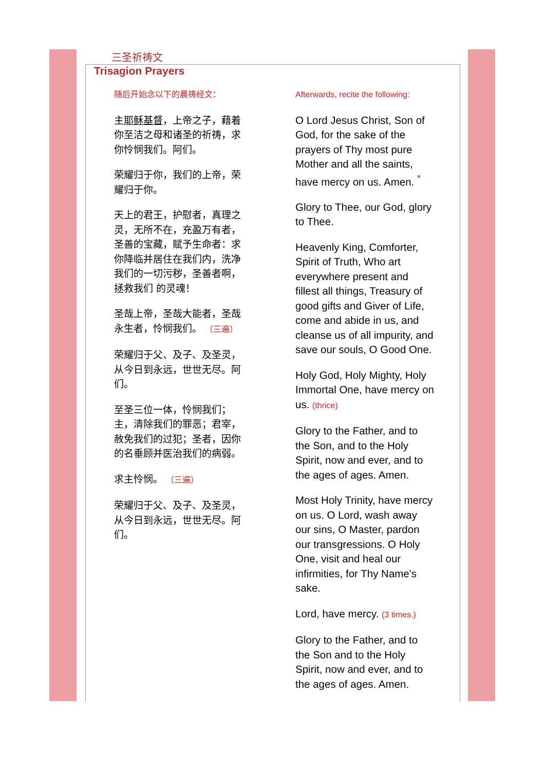三圣祈祷文
Trisagion Prayers
随后开始念以下的晨祷经文：
主耶稣基督，上帝之子，藉着你至洁之母和诸圣的祈祷，求你怜悯我们。阿们。
荣耀归于你，我们的上帝，荣耀归于你。
天上的君王，护慰者，真理之灵，无所不在，充盈万有者，圣善的宝藏，赋予生命者：求你降临并居住在我们内，洗净我们的一切污秽，圣善者啊，拯救我们 的灵魂！
圣哉上帝，圣哉大能者，圣哉永生者，怜悯我们。 （三遍）
荣耀归于父、及子、及圣灵，从今日到永远，世世无尽。阿们。
至圣三位一体，怜悯我们；主，清除我们的罪恶；君宰，赦免我们的过犯；圣者，因你的名垂顾并医治我们的病弱。
求主怜悯。 （三遍）
荣耀归于父、及子、及圣灵，从今日到永远，世世无尽。阿们。
Afterwards, recite the following:
O Lord Jesus Christ, Son of God, for the sake of the prayers of Thy most pure Mother and all the saints, have mercy on us. Amen. <sup>*</sup>
Glory to Thee, our God, glory to Thee.
Heavenly King, Comforter, Spirit of Truth, Who art everywhere present and fillest all things, Treasury of good gifts and Giver of Life, come and abide in us, and cleanse us of all impurity, and save our souls, O Good One.
Holy God, Holy Mighty, Holy Immortal One, have mercy on us. (thrice)
Glory to the Father, and to the Son, and to the Holy Spirit, now and ever, and to the ages of ages. Amen.
Most Holy Trinity, have mercy on us. O Lord, wash away our sins, O Master, pardon our transgressions. O Holy One, visit and heal our infirmities, for Thy Name's sake.
Lord, have mercy. (3 times.)
Glory to the Father, and to the Son and to the Holy Spirit, now and ever, and to the ages of ages. Amen.